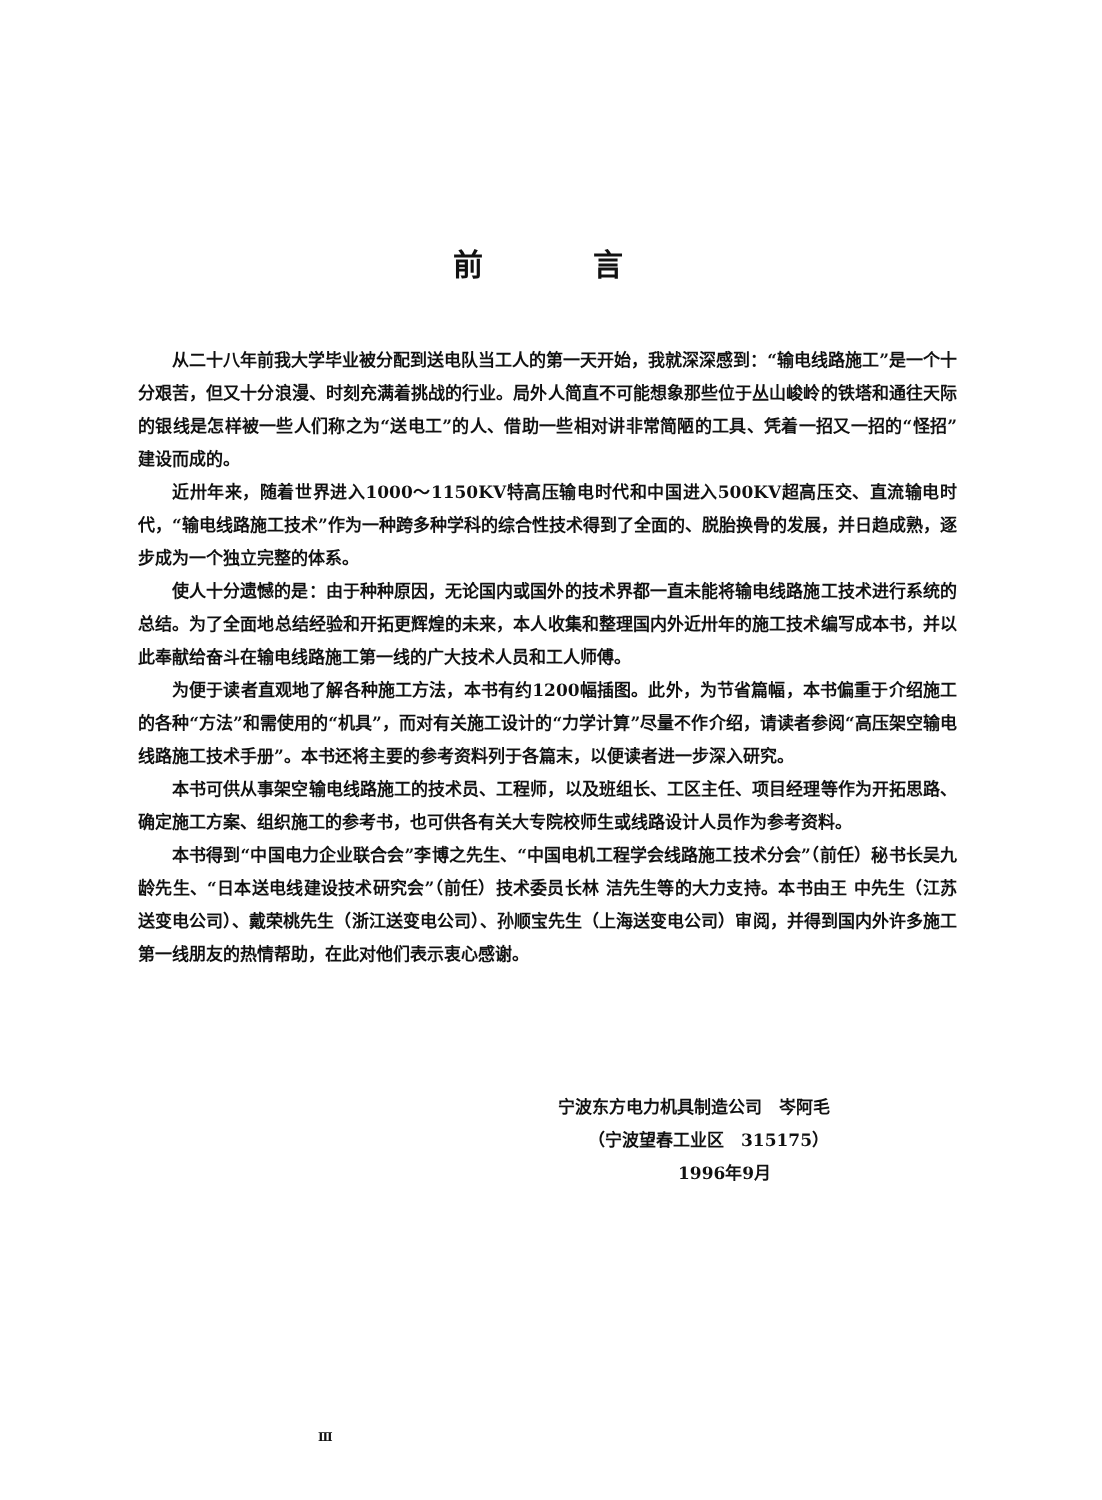前言
从二十八年前我大学毕业被分配到送电队当工人的第一天开始，我就深深感到：“输电线路施工”是一个十分艰苦，但又十分浪漫、时刻充满着挑战的行业。局外人简直不可能想象那些位于丛山峻岭的铁塔和通往天际的银线是怎样被一些人们称之为“送电工”的人、借助一些相对讲非常简陋的工具、凭着一招又一招的“怪招”建设而成的。
近卅年来，随着世界进入1000～1150KV特高压输电时代和中国进入500KV超高压交、直流输电时代，“输电线路施工技术”作为一种跨多种学科的综合性技术得到了全面的、脱胎换骨的发展，并日趋成熟，逐步成为一个独立完整的体系。
使人十分遗憾的是：由于种种原因，无论国内或国外的技术界都一直未能将输电线路施工技术进行系统的总结。为了全面地总结经验和开拓更辉煌的未来，本人收集和整理国内外近卅年的施工技术编写成本书，并以此奉献给奋斗在输电线路施工第一线的广大技术人员和工人师傅。
为便于读者直观地了解各种施工方法，本书有约1200幅插图。此外，为节省篇幅，本书偏重于介绍施工的各种“方法”和需使用的“机具”，而对有关施工设计的“力学计算”尽量不作介绍，请读者参阅“高压架空输电线路施工技术手册”。本书还将主要的参考资料列于各篇末，以便读者进一步深入研究。
本书可供从事架空输电线路施工的技术员、工程师，以及班组长、工区主任、项目经理等作为开拓思路、确定施工方案、组织施工的参考书，也可供各有关大专院校师生或线路设计人员作为参考资料。
本书得到“中国电力企业联合会”李博之先生、“中国电机工程学会线路施工技术分会”（前任）秘书长吴九龄先生、“日本送电线建设技术研究会”（前任）技术委员长林 洁先生等的大力支持。本书由王 中先生（江苏送变电公司）、戴荣桃先生（浙江送变电公司）、孙顺宝先生（上海送变电公司）审阅，并得到国内外许多施工第一线朋友的热情帮助，在此对他们表示衷心感谢。
宁波东方电力机具制造公司　岑阿毛
（宁波望春工业区　315175）
1996年9月
Ⅲ